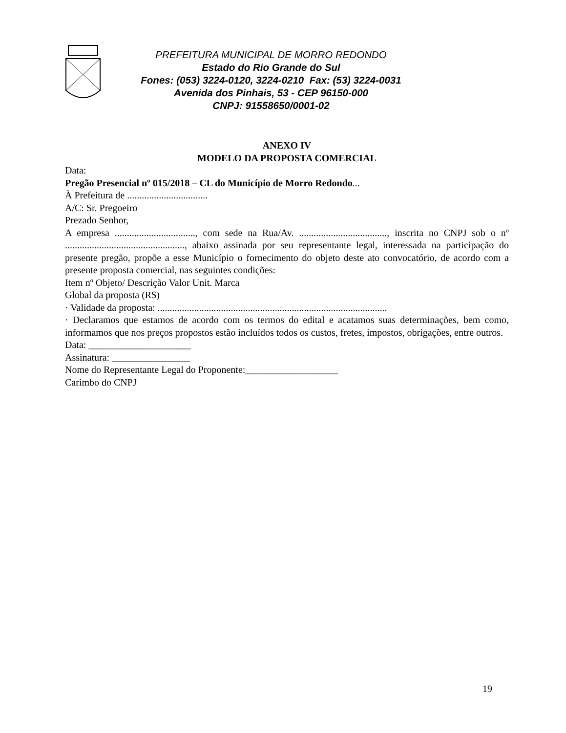PREFEITURA MUNICIPAL DE MORRO REDONDO
Estado do Rio Grande do Sul
Fones: (053) 3224-0120, 3224-0210 Fax: (53) 3224-0031
Avenida dos Pinhais, 53 - CEP 96150-000
CNPJ: 91558650/0001-02
ANEXO IV
MODELO DA PROPOSTA COMERCIAL
Data:
Pregão Presencial nº 015/2018 – CL do Município de Morro Redondo...
À Prefeitura de .................................
A/C: Sr. Pregoeiro
Prezado Senhor,
A empresa ................................., com sede na Rua/Av. ...................................., inscrita no CNPJ sob o nº ................................................., abaixo assinada por seu representante legal, interessada na participação do presente pregão, propõe a esse Município o fornecimento do objeto deste ato convocatório, de acordo com a presente proposta comercial, nas seguintes condições:
Item nº Objeto/ Descrição Valor Unit. Marca
Global da proposta (R$)
· Validade da proposta: ..............................................................................................
· Declaramos que estamos de acordo com os termos do edital e acatamos suas determinações, bem como, informamos que nos preços propostos estão incluídos todos os custos, fretes, impostos, obrigações, entre outros.
Data: _____________________
Assinatura: ________________
Nome do Representante Legal do Proponente:___________________
Carimbo do CNPJ
19